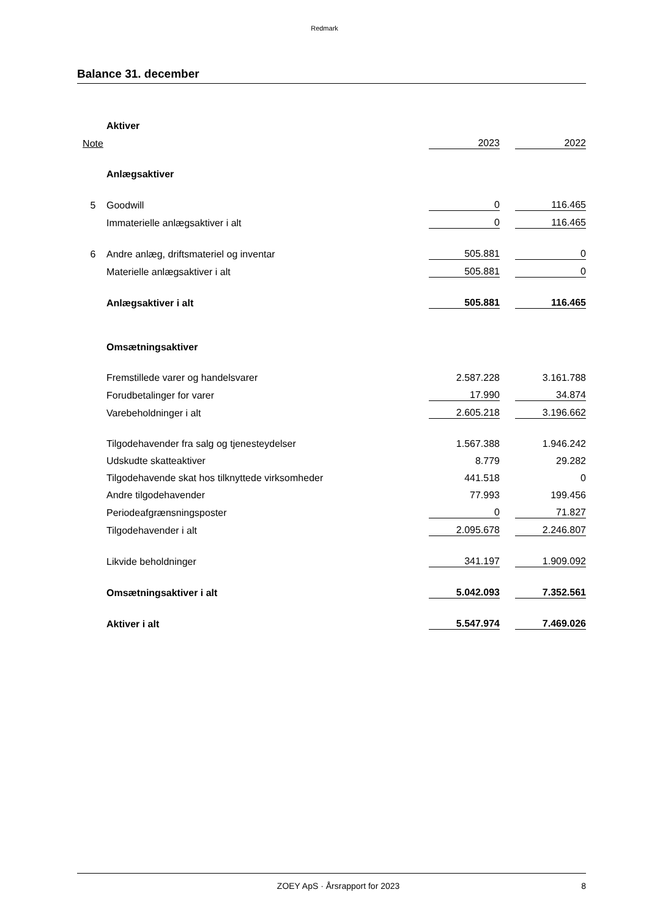Redmark
Balance 31. december
| | Aktiver | | | |
| Note | | 2023 | | 2022 |
| | Anlægsaktiver | | | |
| 5 | Goodwill | 0 | | 116.465 |
| | Immaterielle anlægsaktiver i alt | 0 | | 116.465 |
| 6 | Andre anlæg, driftsmateriel og inventar | 505.881 | | 0 |
| | Materielle anlægsaktiver i alt | 505.881 | | 0 |
| | Anlægsaktiver i alt | 505.881 | | 116.465 |
| | Omsætningsaktiver | | | |
| | Fremstillede varer og handelsvarer | 2.587.228 | | 3.161.788 |
| | Forudbetalinger for varer | 17.990 | | 34.874 |
| | Varebeholdninger i alt | 2.605.218 | | 3.196.662 |
| | Tilgodehavender fra salg og tjenesteydelser | 1.567.388 | | 1.946.242 |
| | Udskudte skatteaktiver | 8.779 | | 29.282 |
| | Tilgodehavende skat hos tilknyttede virksomheder | 441.518 | | 0 |
| | Andre tilgodehavender | 77.993 | | 199.456 |
| | Periodeafgrænsningsposter | 0 | | 71.827 |
| | Tilgodehavender i alt | 2.095.678 | | 2.246.807 |
| | Likvide beholdninger | 341.197 | | 1.909.092 |
| | Omsætningsaktiver i alt | 5.042.093 | | 7.352.561 |
| | Aktiver i alt | 5.547.974 | | 7.469.026 |
ZOEY ApS · Årsrapport for 2023 8